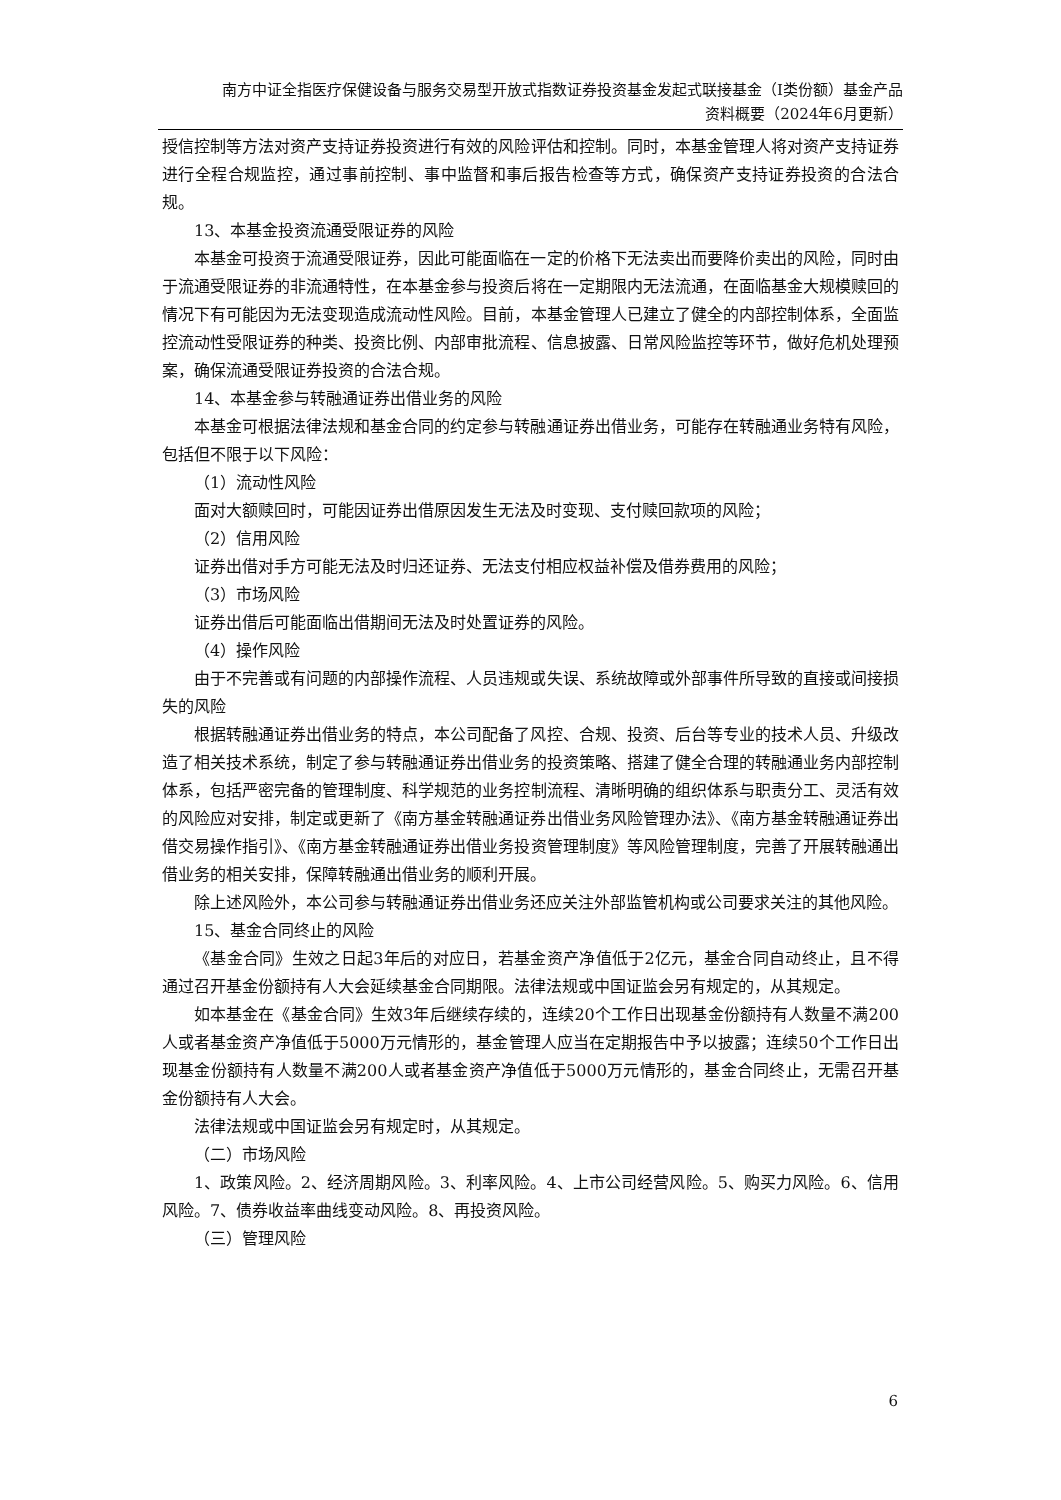南方中证全指医疗保健设备与服务交易型开放式指数证券投资基金发起式联接基金（I类份额）基金产品
资料概要（2024年6月更新）
授信控制等方法对资产支持证券投资进行有效的风险评估和控制。同时，本基金管理人将对资产支持证券进行全程合规监控，通过事前控制、事中监督和事后报告检查等方式，确保资产支持证券投资的合法合规。
13、本基金投资流通受限证券的风险
本基金可投资于流通受限证券，因此可能面临在一定的价格下无法卖出而要降价卖出的风险，同时由于流通受限证券的非流通特性，在本基金参与投资后将在一定期限内无法流通，在面临基金大规模赎回的情况下有可能因为无法变现造成流动性风险。目前，本基金管理人已建立了健全的内部控制体系，全面监控流动性受限证券的种类、投资比例、内部审批流程、信息披露、日常风险监控等环节，做好危机处理预案，确保流通受限证券投资的合法合规。
14、本基金参与转融通证券出借业务的风险
本基金可根据法律法规和基金合同的约定参与转融通证券出借业务，可能存在转融通业务特有风险，包括但不限于以下风险：
（1）流动性风险
面对大额赎回时，可能因证券出借原因发生无法及时变现、支付赎回款项的风险；
（2）信用风险
证券出借对手方可能无法及时归还证券、无法支付相应权益补偿及借券费用的风险；
（3）市场风险
证券出借后可能面临出借期间无法及时处置证券的风险。
（4）操作风险
由于不完善或有问题的内部操作流程、人员违规或失误、系统故障或外部事件所导致的直接或间接损失的风险
根据转融通证券出借业务的特点，本公司配备了风控、合规、投资、后台等专业的技术人员、升级改造了相关技术系统，制定了参与转融通证券出借业务的投资策略、搭建了健全合理的转融通业务内部控制体系，包括严密完备的管理制度、科学规范的业务控制流程、清晰明确的组织体系与职责分工、灵活有效的风险应对安排，制定或更新了《南方基金转融通证券出借业务风险管理办法》、《南方基金转融通证券出借交易操作指引》、《南方基金转融通证券出借业务投资管理制度》等风险管理制度，完善了开展转融通出借业务的相关安排，保障转融通出借业务的顺利开展。
除上述风险外，本公司参与转融通证券出借业务还应关注外部监管机构或公司要求关注的其他风险。
15、基金合同终止的风险
《基金合同》生效之日起3年后的对应日，若基金资产净值低于2亿元，基金合同自动终止，且不得通过召开基金份额持有人大会延续基金合同期限。法律法规或中国证监会另有规定的，从其规定。
如本基金在《基金合同》生效3年后继续存续的，连续20个工作日出现基金份额持有人数量不满200人或者基金资产净值低于5000万元情形的，基金管理人应当在定期报告中予以披露；连续50个工作日出现基金份额持有人数量不满200人或者基金资产净值低于5000万元情形的，基金合同终止，无需召开基金份额持有人大会。
法律法规或中国证监会另有规定时，从其规定。
（二）市场风险
1、政策风险。2、经济周期风险。3、利率风险。4、上市公司经营风险。5、购买力风险。6、信用风险。7、债券收益率曲线变动风险。8、再投资风险。
（三）管理风险
6